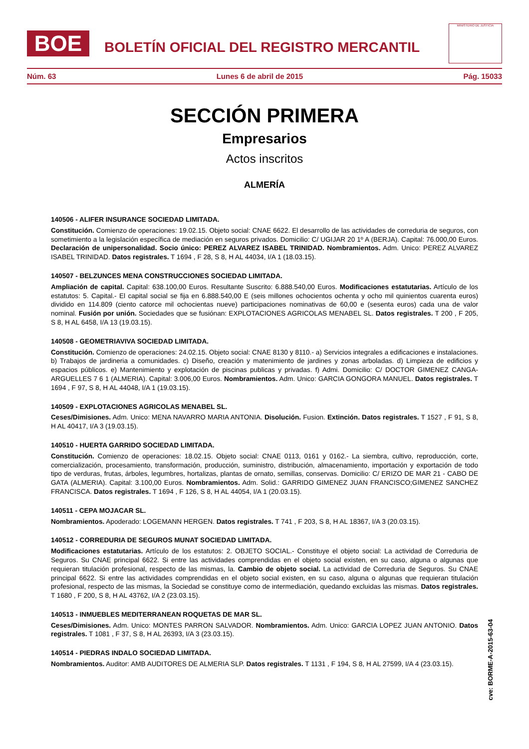BOE
BOLETÍN OFICIAL DEL REGISTRO MERCANTIL
MINISTERIO DE JUSTICIA
Núm. 63 Lunes 6 de abril de 2015 Pág. 15033
SECCIÓN PRIMERA
Empresarios
Actos inscritos
ALMERÍA
140506 - ALIFER INSURANCE SOCIEDAD LIMITADA.
Constitución. Comienzo de operaciones: 19.02.15. Objeto social: CNAE 6622. El desarrollo de las actividades de correduria de seguros, con sometimiento a la legislación específica de mediación en seguros privados. Domicilio: C/ UGIJAR 20 1º A (BERJA). Capital: 76.000,00 Euros. Declaración de unipersonalidad. Socio único: PEREZ ALVAREZ ISABEL TRINIDAD. Nombramientos. Adm. Unico: PEREZ ALVAREZ ISABEL TRINIDAD. Datos registrales. T 1694 , F 28, S 8, H AL 44034, I/A 1 (18.03.15).
140507 - BELZUNCES MENA CONSTRUCCIONES SOCIEDAD LIMITADA.
Ampliación de capital. Capital: 638.100,00 Euros. Resultante Suscrito: 6.888.540,00 Euros. Modificaciones estatutarias. Artículo de los estatutos: 5. Capital.- El capital social se fija en 6.888.540,00 E (seis millones ochocientos ochenta y ocho mil quinientos cuarenta euros) dividido en 114.809 (ciento catorce mil ochocientas nueve) participaciones nominativas de 60,00 e (sesenta euros) cada una de valor nominal. Fusión por unión. Sociedades que se fusiónan: EXPLOTACIONES AGRICOLAS MENABEL SL. Datos registrales. T 200 , F 205, S 8, H AL 6458, I/A 13 (19.03.15).
140508 - GEOMETRIAVIVA SOCIEDAD LIMITADA.
Constitución. Comienzo de operaciones: 24.02.15. Objeto social: CNAE 8130 y 8110.- a) Servicios integrales a edificaciones e instalaciones. b) Trabajos de jardineria a comunidades. c) Diseño, creación y matenimiento de jardines y zonas arboladas. d) Limpieza de edificios y espacios públicos. e) Mantenimiento y explotación de piscinas publicas y privadas. f) Admi. Domicilio: C/ DOCTOR GIMENEZ CANGA-ARGUELLES 7 6 1 (ALMERIA). Capital: 3.006,00 Euros. Nombramientos. Adm. Unico: GARCIA GONGORA MANUEL. Datos registrales. T 1694 , F 97, S 8, H AL 44048, I/A 1 (19.03.15).
140509 - EXPLOTACIONES AGRICOLAS MENABEL SL.
Ceses/Dimisiones. Adm. Unico: MENA NAVARRO MARIA ANTONIA. Disolución. Fusion. Extinción. Datos registrales. T 1527 , F 91, S 8, H AL 40417, I/A 3 (19.03.15).
140510 - HUERTA GARRIDO SOCIEDAD LIMITADA.
Constitución. Comienzo de operaciones: 18.02.15. Objeto social: CNAE 0113, 0161 y 0162.- La siembra, cultivo, reproducción, corte, comercialización, procesamiento, transformación, producción, suministro, distribución, almacenamiento, importación y exportación de todo tipo de verduras, frutas, árboles, legumbres, hortalizas, plantas de ornato, semillas, conservas. Domicilio: C/ ERIZO DE MAR 21 - CABO DE GATA (ALMERIA). Capital: 3.100,00 Euros. Nombramientos. Adm. Solid.: GARRIDO GIMENEZ JUAN FRANCISCO;GIMENEZ SANCHEZ FRANCISCA. Datos registrales. T 1694 , F 126, S 8, H AL 44054, I/A 1 (20.03.15).
140511 - CEPA MOJACAR SL.
Nombramientos. Apoderado: LOGEMANN HERGEN. Datos registrales. T 741 , F 203, S 8, H AL 18367, I/A 3 (20.03.15).
140512 - CORREDURIA DE SEGUROS MUNAT SOCIEDAD LIMITADA.
Modificaciones estatutarias. Artículo de los estatutos: 2. OBJETO SOCIAL.- Constituye el objeto social: La actividad de Correduria de Seguros. Su CNAE principal 6622. Si entre las actividades comprendidas en el objeto social existen, en su caso, alguna o algunas que requieran titulación profesional, respecto de las mismas, la. Cambio de objeto social. La actividad de Correduria de Seguros. Su CNAE principal 6622. Si entre las actividades comprendidas en el objeto social existen, en su caso, alguna o algunas que requieran titulación profesional, respecto de las mismas, la Sociedad se constituye como de intermediación, quedando excluidas las mismas. Datos registrales. T 1680 , F 200, S 8, H AL 43762, I/A 2 (23.03.15).
140513 - INMUEBLES MEDITERRANEAN ROQUETAS DE MAR SL.
Ceses/Dimisiones. Adm. Unico: MONTES PARRON SALVADOR. Nombramientos. Adm. Unico: GARCIA LOPEZ JUAN ANTONIO. Datos registrales. T 1081 , F 37, S 8, H AL 26393, I/A 3 (23.03.15).
140514 - PIEDRAS INDALO SOCIEDAD LIMITADA.
Nombramientos. Auditor: AMB AUDITORES DE ALMERIA SLP. Datos registrales. T 1131 , F 194, S 8, H AL 27599, I/A 4 (23.03.15).
cve: BORME-A-2015-63-04